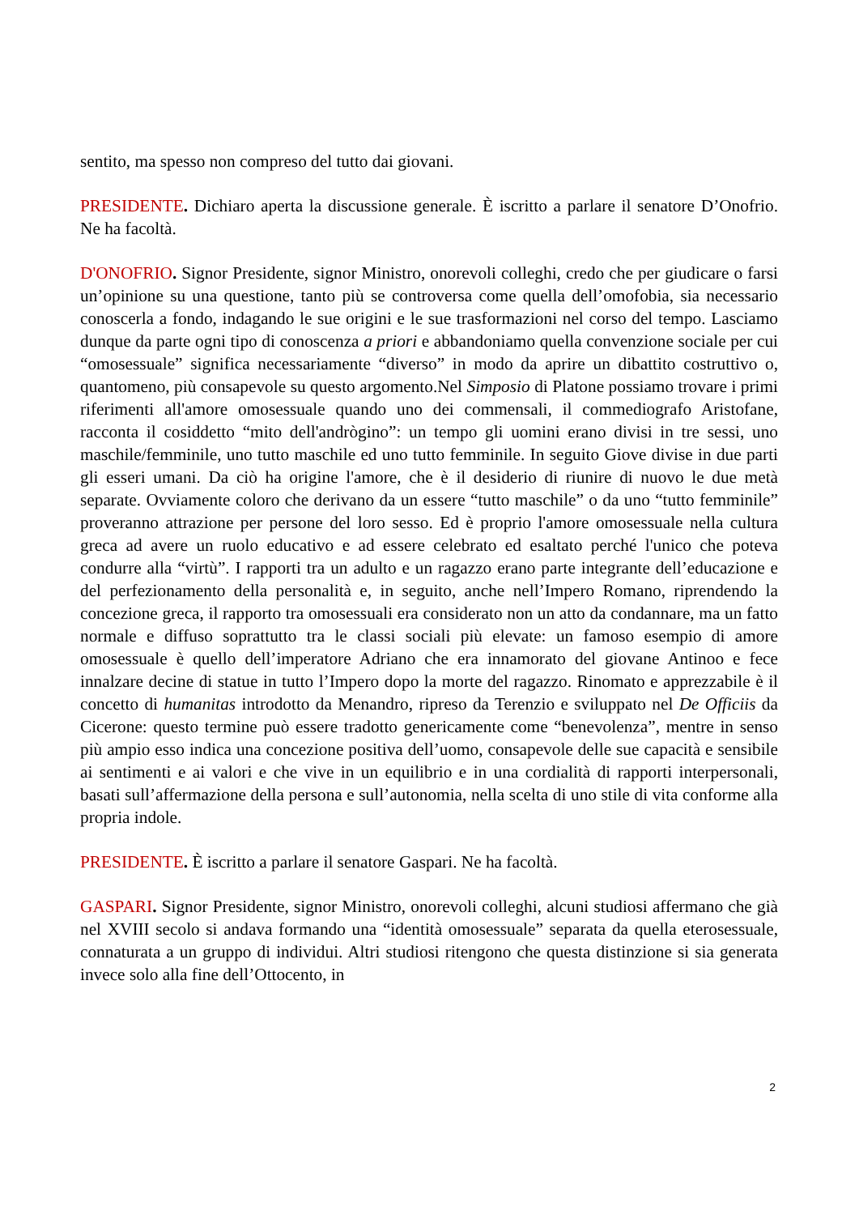sentito, ma spesso non compreso del tutto dai giovani.
PRESIDENTE. Dichiaro aperta la discussione generale. È iscritto a parlare il senatore D’Onofrio. Ne ha facoltà.
D'ONOFRIO. Signor Presidente, signor Ministro, onorevoli colleghi, credo che per giudicare o farsi un’opinione su una questione, tanto più se controversa come quella dell’omofobia, sia necessario conoscerla a fondo, indagando le sue origini e le sue trasformazioni nel corso del tempo. Lasciamo dunque da parte ogni tipo di conoscenza a priori e abbandoniamo quella convenzione sociale per cui “omosessuale” significa necessariamente “diverso” in modo da aprire un dibattito costruttivo o, quantomeno, più consapevole su questo argomento.Nel Simposio di Platone possiamo trovare i primi riferimenti all'amore omosessuale quando uno dei commensali, il commediografo Aristofane, racconta il cosiddetto “mito dell'andrògino”: un tempo gli uomini erano divisi in tre sessi, uno maschile/femminile, uno tutto maschile ed uno tutto femminile. In seguito Giove divise in due parti gli esseri umani. Da ciò ha origine l'amore, che è il desiderio di riunire di nuovo le due metà separate. Ovviamente coloro che derivano da un essere “tutto maschile” o da uno “tutto femminile” proveranno attrazione per persone del loro sesso. Ed è proprio l'amore omosessuale nella cultura greca ad avere un ruolo educativo e ad essere celebrato ed esaltato perché l'unico che poteva condurre alla “virtù”. I rapporti tra un adulto e un ragazzo erano parte integrante dell’educazione e del perfezionamento della personalità e, in seguito, anche nell’Impero Romano, riprendendo la concezione greca, il rapporto tra omosessuali era considerato non un atto da condannare, ma un fatto normale e diffuso soprattutto tra le classi sociali più elevate: un famoso esempio di amore omosessuale è quello dell’imperatore Adriano che era innamorato del giovane Antinoo e fece innalzare decine di statue in tutto l’Impero dopo la morte del ragazzo. Rinomato e apprezzabile è il concetto di humanitas introdotto da Menandro, ripreso da Terenzio e sviluppato nel De Officiis da Cicerone: questo termine può essere tradotto genericamente come “benevolenza”, mentre in senso più ampio esso indica una concezione positiva dell’uomo, consapevole delle sue capacità e sensibile ai sentimenti e ai valori e che vive in un equilibrio e in una cordialità di rapporti interpersonali, basati sull’affermazione della persona e sull’autonomia, nella scelta di uno stile di vita conforme alla propria indole.
PRESIDENTE. È iscritto a parlare il senatore Gaspari. Ne ha facoltà.
GASPARI. Signor Presidente, signor Ministro, onorevoli colleghi, alcuni studiosi affermano che già nel XVIII secolo si andava formando una “identità omosessuale” separata da quella eterosessuale, connaturata a un gruppo di individui. Altri studiosi ritengono che questa distinzione si sia generata invece solo alla fine dell’Ottocento, in
2